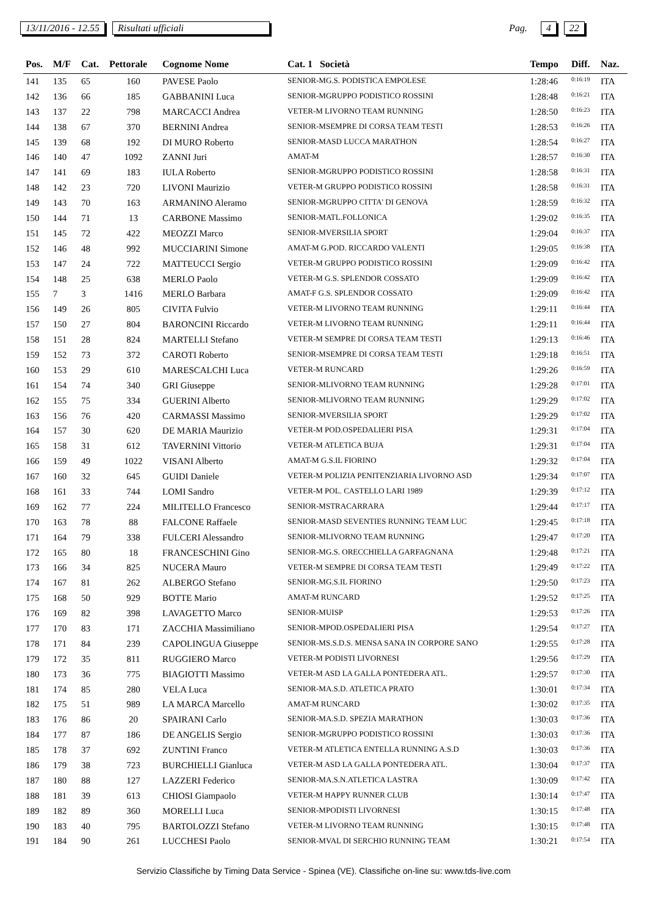13/11/2016 - 12.55 Risultati ufficiali Pag. 4 22
| Pos. | M/F | Cat. | Pettorale | Cognome Nome | Cat. 1 Società | Tempo | Diff. | Naz. |
| --- | --- | --- | --- | --- | --- | --- | --- | --- |
| 141 | 135 | 65 | 160 | PAVESE Paolo | SENIOR-MG.S. PODISTICA EMPOLESE | 1:28:46 | 0:16:19 | ITA |
| 142 | 136 | 66 | 185 | GABBANINI Luca | SENIOR-MGRUPPO PODISTICO ROSSINI | 1:28:48 | 0:16:21 | ITA |
| 143 | 137 | 22 | 798 | MARCACCI Andrea | VETER-M LIVORNO TEAM RUNNING | 1:28:50 | 0:16:23 | ITA |
| 144 | 138 | 67 | 370 | BERNINI Andrea | SENIOR-MSEMPRE DI CORSA TEAM TESTI | 1:28:53 | 0:16:26 | ITA |
| 145 | 139 | 68 | 192 | DI MURO Roberto | SENIOR-MASD LUCCA MARATHON | 1:28:54 | 0:16:27 | ITA |
| 146 | 140 | 47 | 1092 | ZANNI Juri | AMAT-M | 1:28:57 | 0:16:30 | ITA |
| 147 | 141 | 69 | 183 | IULA Roberto | SENIOR-MGRUPPO PODISTICO ROSSINI | 1:28:58 | 0:16:31 | ITA |
| 148 | 142 | 23 | 720 | LIVONI Maurizio | VETER-M GRUPPO PODISTICO ROSSINI | 1:28:58 | 0:16:31 | ITA |
| 149 | 143 | 70 | 163 | ARMANINO Aleramo | SENIOR-MGRUPPO CITTA' DI GENOVA | 1:28:59 | 0:16:32 | ITA |
| 150 | 144 | 71 | 13 | CARBONE Massimo | SENIOR-MATL.FOLLONICA | 1:29:02 | 0:16:35 | ITA |
| 151 | 145 | 72 | 422 | MEOZZI Marco | SENIOR-MVERSILIA SPORT | 1:29:04 | 0:16:37 | ITA |
| 152 | 146 | 48 | 992 | MUCCIARINI Simone | AMAT-M G.POD. RICCARDO VALENTI | 1:29:05 | 0:16:38 | ITA |
| 153 | 147 | 24 | 722 | MATTEUCCI Sergio | VETER-M GRUPPO PODISTICO ROSSINI | 1:29:09 | 0:16:42 | ITA |
| 154 | 148 | 25 | 638 | MERLO Paolo | VETER-M G.S. SPLENDOR COSSATO | 1:29:09 | 0:16:42 | ITA |
| 155 | 7 | 3 | 1416 | MERLO Barbara | AMAT-F G.S. SPLENDOR COSSATO | 1:29:09 | 0:16:42 | ITA |
| 156 | 149 | 26 | 805 | CIVITA Fulvio | VETER-M LIVORNO TEAM RUNNING | 1:29:11 | 0:16:44 | ITA |
| 157 | 150 | 27 | 804 | BARONCINI Riccardo | VETER-M LIVORNO TEAM RUNNING | 1:29:11 | 0:16:44 | ITA |
| 158 | 151 | 28 | 824 | MARTELLI Stefano | VETER-M SEMPRE DI CORSA TEAM TESTI | 1:29:13 | 0:16:46 | ITA |
| 159 | 152 | 73 | 372 | CAROTI Roberto | SENIOR-MSEMPRE DI CORSA TEAM TESTI | 1:29:18 | 0:16:51 | ITA |
| 160 | 153 | 29 | 610 | MARESCALCHI Luca | VETER-M RUNCARD | 1:29:26 | 0:16:59 | ITA |
| 161 | 154 | 74 | 340 | GRI Giuseppe | SENIOR-MLIVORNO TEAM RUNNING | 1:29:28 | 0:17:01 | ITA |
| 162 | 155 | 75 | 334 | GUERINI Alberto | SENIOR-MLIVORNO TEAM RUNNING | 1:29:29 | 0:17:02 | ITA |
| 163 | 156 | 76 | 420 | CARMASSI Massimo | SENIOR-MVERSILIA SPORT | 1:29:29 | 0:17:02 | ITA |
| 164 | 157 | 30 | 620 | DE MARIA Maurizio | VETER-M POD.OSPEDALIERI PISA | 1:29:31 | 0:17:04 | ITA |
| 165 | 158 | 31 | 612 | TAVERNINI Vittorio | VETER-M ATLETICA BUJA | 1:29:31 | 0:17:04 | ITA |
| 166 | 159 | 49 | 1022 | VISANI Alberto | AMAT-M G.S.IL FIORINO | 1:29:32 | 0:17:04 | ITA |
| 167 | 160 | 32 | 645 | GUIDI Daniele | VETER-M POLIZIA PENITENZIARIA LIVORNO ASD | 1:29:34 | 0:17:07 | ITA |
| 168 | 161 | 33 | 744 | LOMI Sandro | VETER-M POL. CASTELLO LARI 1989 | 1:29:39 | 0:17:12 | ITA |
| 169 | 162 | 77 | 224 | MILITELLO Francesco | SENIOR-MSTRACARRARA | 1:29:44 | 0:17:17 | ITA |
| 170 | 163 | 78 | 88 | FALCONE Raffaele | SENIOR-MASD SEVENTIES RUNNING TEAM LUC | 1:29:45 | 0:17:18 | ITA |
| 171 | 164 | 79 | 338 | FULCERI Alessandro | SENIOR-MLIVORNO TEAM RUNNING | 1:29:47 | 0:17:20 | ITA |
| 172 | 165 | 80 | 18 | FRANCESCHINI Gino | SENIOR-MG.S. ORECCHIELLA GARFAGNANA | 1:29:48 | 0:17:21 | ITA |
| 173 | 166 | 34 | 825 | NUCERA Mauro | VETER-M SEMPRE DI CORSA TEAM TESTI | 1:29:49 | 0:17:22 | ITA |
| 174 | 167 | 81 | 262 | ALBERGO Stefano | SENIOR-MG.S.IL FIORINO | 1:29:50 | 0:17:23 | ITA |
| 175 | 168 | 50 | 929 | BOTTE Mario | AMAT-M RUNCARD | 1:29:52 | 0:17:25 | ITA |
| 176 | 169 | 82 | 398 | LAVAGETTO Marco | SENIOR-MUISP | 1:29:53 | 0:17:26 | ITA |
| 177 | 170 | 83 | 171 | ZACCHIA Massimiliano | SENIOR-MPOD.OSPEDALIERI PISA | 1:29:54 | 0:17:27 | ITA |
| 178 | 171 | 84 | 239 | CAPOLINGUA Giuseppe | SENIOR-MS.S.D.S. MENSA SANA IN CORPORE SANO | 1:29:55 | 0:17:28 | ITA |
| 179 | 172 | 35 | 811 | RUGGIERO Marco | VETER-M PODISTI LIVORNESI | 1:29:56 | 0:17:29 | ITA |
| 180 | 173 | 36 | 775 | BIAGIOTTI Massimo | VETER-M ASD LA GALLA PONTEDERA ATL. | 1:29:57 | 0:17:30 | ITA |
| 181 | 174 | 85 | 280 | VELA Luca | SENIOR-MA.S.D. ATLETICA PRATO | 1:30:01 | 0:17:34 | ITA |
| 182 | 175 | 51 | 989 | LA MARCA Marcello | AMAT-M RUNCARD | 1:30:02 | 0:17:35 | ITA |
| 183 | 176 | 86 | 20 | SPAIRANI Carlo | SENIOR-MA.S.D. SPEZIA MARATHON | 1:30:03 | 0:17:36 | ITA |
| 184 | 177 | 87 | 186 | DE ANGELIS Sergio | SENIOR-MGRUPPO PODISTICO ROSSINI | 1:30:03 | 0:17:36 | ITA |
| 185 | 178 | 37 | 692 | ZUNTINI Franco | VETER-M ATLETICA ENTELLA RUNNING A.S.D | 1:30:03 | 0:17:36 | ITA |
| 186 | 179 | 38 | 723 | BURCHIELLI Gianluca | VETER-M ASD LA GALLA PONTEDERA ATL. | 1:30:04 | 0:17:37 | ITA |
| 187 | 180 | 88 | 127 | LAZZERI Federico | SENIOR-MA.S.N.ATLETICA LASTRA | 1:30:09 | 0:17:42 | ITA |
| 188 | 181 | 39 | 613 | CHIOSI Giampaolo | VETER-M HAPPY RUNNER CLUB | 1:30:14 | 0:17:47 | ITA |
| 189 | 182 | 89 | 360 | MORELLI Luca | SENIOR-MPODISTI LIVORNESI | 1:30:15 | 0:17:48 | ITA |
| 190 | 183 | 40 | 795 | BARTOLOZZI Stefano | VETER-M LIVORNO TEAM RUNNING | 1:30:15 | 0:17:48 | ITA |
| 191 | 184 | 90 | 261 | LUCCHESI Paolo | SENIOR-MVAL DI SERCHIO RUNNING TEAM | 1:30:21 | 0:17:54 | ITA |
Servizio Classifiche by Timing Data Service - Spinea (VE). Classifiche on-line su: www.tds-live.com